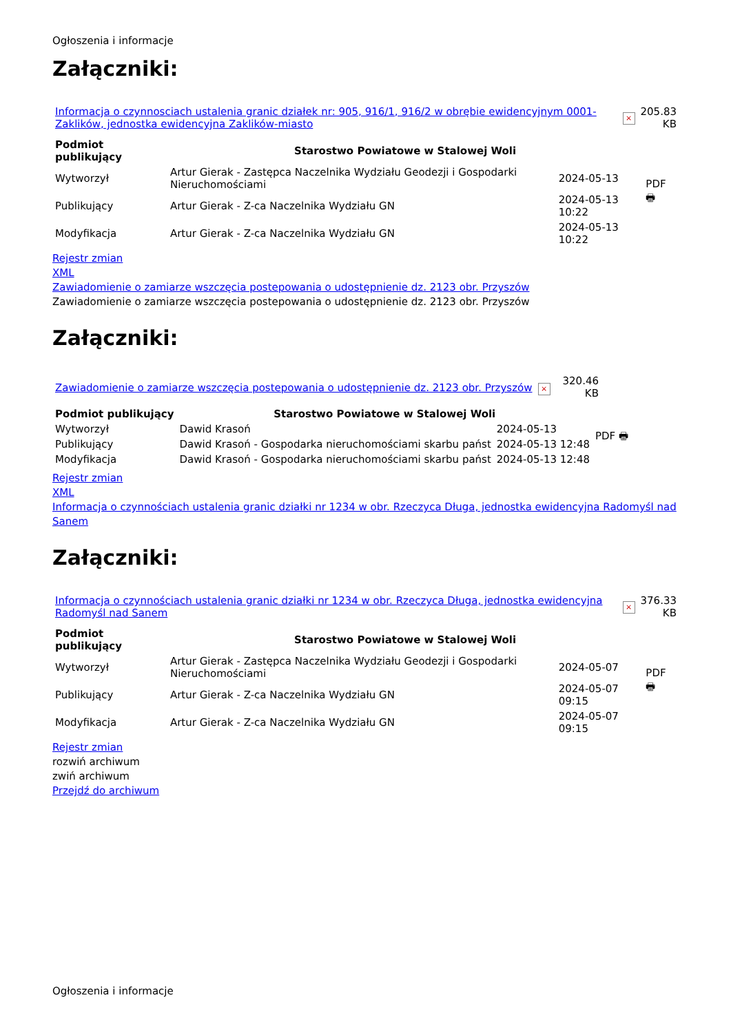Ogłoszenia i informacje
Załączniki:
| Informacja o czynnosciach ustalenia granic działek nr: 905, 916/1, 916/2 w obrębie ewidencyjnym 0001-Zaklików, jednostka ewidencyjna Zaklików-miasto | × | 205.83 KB |
| Podmiot publikujący | Starostwo Powiatowe w Stalowej Woli | | |
| Wytworzył | Artur Gierak - Zastępca Naczelnika Wydziału Geodezji i Gospodarki Nieruchomościami | 2024-05-13 | PDF 🖶 |
| Publikujący | Artur Gierak - Z-ca Naczelnika Wydziału GN | 2024-05-13 10:22 | |
| Modyfikacja | Artur Gierak - Z-ca Naczelnika Wydziału GN | 2024-05-13 10:22 | |
Rejestr zmian
XML
Zawiadomienie o zamiarze wszczęcia postepowania o udostępnienie dz. 2123 obr. Przyszów
Zawiadomienie o zamiarze wszczęcia postepowania o udostępnienie dz. 2123 obr. Przyszów
Załączniki:
| Zawiadomienie o zamiarze wszczęcia postepowania o udostępnienie dz. 2123 obr. Przyszów | × | 320.46 KB |
| Podmiot publikujący | Starostwo Powiatowe w Stalowej Woli | | |
| Wytworzył | Dawid Krasoń | 2024-05-13 | PDF 🖶 |
| Publikujący | Dawid Krasoń - Gospodarka nieruchomościami skarbu państ | 2024-05-13 12:48 | |
| Modyfikacja | Dawid Krasoń - Gospodarka nieruchomościami skarbu państ | 2024-05-13 12:48 | |
Rejestr zmian
XML
Informacja o czynnościach ustalenia granic działki nr 1234 w obr. Rzeczyca Długa, jednostka ewidencyjna Radomyśl nad Sanem
Załączniki:
| Informacja o czynnościach ustalenia granic działki nr 1234 w obr. Rzeczyca Długa, jednostka ewidencyjna Radomyśl nad Sanem | × | 376.33 KB |
| Podmiot publikujący | Starostwo Powiatowe w Stalowej Woli | | |
| Wytworzył | Artur Gierak - Zastępca Naczelnika Wydziału Geodezji i Gospodarki Nieruchomościami | 2024-05-07 | PDF 🖶 |
| Publikujący | Artur Gierak - Z-ca Naczelnika Wydziału GN | 2024-05-07 09:15 | |
| Modyfikacja | Artur Gierak - Z-ca Naczelnika Wydziału GN | 2024-05-07 09:15 | |
Rejestr zmian
rozwiń archiwum
zwiń archiwum
Przejdź do archiwum
Ogłoszenia i informacje